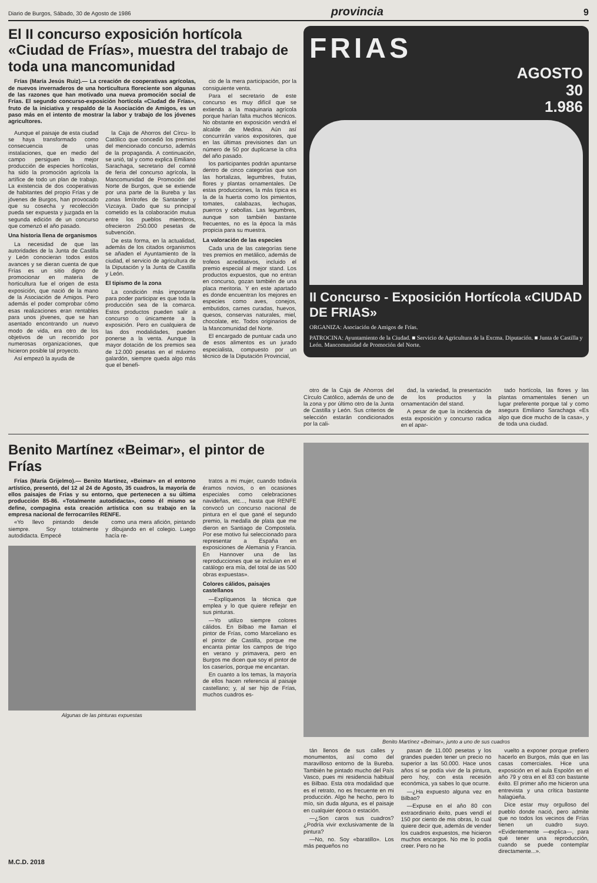Diario de Burgos, Sábado, 30 de Agosto de 1986 provincia 9
El II concurso exposición hortícola «Ciudad de Frías», muestra del trabajo de toda una mancomunidad
Frías (María Jesús Ruiz).— La creación de cooperativas agrícolas, de nuevos invernaderos de una horticultura floreciente son algunas de las razones que han motivado una nueva promoción social de Frías. El segundo concurso-exposición hortícola «Ciudad de Frías», fruto de la iniciativa y respaldo de la Asociación de Amigos, es un paso más en el intento de mostrar la labor y trabajo de los jóvenes agricultores.
Aunque el paisaje de esta ciudad se haya transformado como consecuencia de unas instalaciones, que en medio del campo persiguen la mejor producción de especies hortícolas, ha sido la promoción agrícola la artífice de todo un plan de trabajo. La existencia de dos cooperativas de habitantes del propio Frías y de jóvenes de Burgos, han provocado que su cosecha y recolección pueda ser expuesta y juzgada en la segunda edición de un concurso que comenzó el año pasado.
Una historia llena de organismos
La necesidad de que las autoridades de la Junta de Castilla y León conocieran todos estos avances y se dieran cuenta de que Frías es un sitio digno de promocionar en materia de horticultura fue el origen de esta exposición, que nació de la mano de la Asociación de Amigos. Pero además el poder comprobar cómo esas realizaciones eran rentables para unos jóvenes, que se han asentado encontrando un nuevo modo de vida, era otro de los objetivos de un recorrido por numerosas organizaciones, que hicieron posible tal proyecto.
Así empezó la ayuda de
la Caja de Ahorros del Círcu- lo Católico que concedió los premios del mencionado concurso, además de la propaganda. A continuación, se unió, tal y como explica Emiliano Sarachaga, secretario del comité de feria del concurso agrícola, la Mancomunidad de Promoción del Norte de Burgos, que se extiende por una parte de la Bureba y las zonas limítrofes de Santander y Vizcaya. Dado que su principal cometido es la colaboración mutua entre los pueblos miembros, ofrecieron 250.000 pesetas de subvención.
De esta forma, en la actualidad, además de los citados organismos se añaden el Ayuntamiento de la ciudad, el servicio de agricultura de la Diputación y la Junta de Castilla y León.
El tipismo de la zona
La condición más importante para poder participar es que toda la producción sea de la comarca. Estos productos pueden salir a concurso o únicamente a la exposición. Pero en cualquiera de las dos modalidades, pueden ponerse a la venta. Aunque la mayor dotación de los premios sea de 12.000 pesetas en el máximo galardón, siempre queda algo más que el benefi-
cio de la mera participación, por la consiguiente venta.
Para el secretario de este concurso es muy difícil que se extienda a la maquinaria agrícola porque harían falta muchos técnicos. No obstante en exposición vendrá el alcalde de Medina. Aún así concurrirán varios expositores, que en las últimas previsiones dan un número de 50 por duplicarse la cifra del año pasado.
los participantes podrán apuntarse dentro de cinco categorías que son las hortalizas, legumbres, frutas, flores y plantas ornamentales. De estas producciones, la más típica es la de la huerta como los pimientos, tomates, calabazas, lechugas, puerros y cebollas. Las legumbres, aunque son también bastante frecuentes, no es la época la más propicia para su muestra.
La valoración de las especies
Cada una de las categorías tiene tres premios en metálico, además de trofeos acreditativos, incluido el premio especial al mejor stand. Los productos expuestos, que no entran en concurso, gozan también de una placa meritoria. Y en este apartado es donde encuentran los mejores en especies como aves, conejos, embutidos, carnes curadas, huevos, quesos, conservas naturales, miel, chocolate, etc. Todos originarios de la Mancomunidad del Norte.
El encargado de puntuar cada uno de esos alimentos es un jurado especialista, compuesto por un técnico de la Diputación Provincial,
FRIAS
AGOSTO
30
1.986
II Concurso - Exposición Hortícola «CIUDAD DE FRIAS»
ORGANIZA: Asociación de Amigos de Frías.
PATROCINA: Ayuntamiento de la Ciudad. ■ Servicio de Agricultura de la Excma. Diputación. ■ Junta de Castilla y León. Mancomunidad de Promoción del Norte.
otro de la Caja de Ahorros del Círculo Católico, además de uno de la zona y por último otro de la Junta de Castilla y León. Sus criterios de selección estarán condicionados por la cali-
dad, la variedad, la presentación de los productos y la ornamentación del stand.
A pesar de que la incidencia de esta exposición y concurso radica en el apar-
tado hortícola, las flores y las plantas ornamentales tienen un lugar preferente porque tal y como asegura Emiliano Sarachaga «Es algo que dice mucho de la casa», y de toda una ciudad.
Benito Martínez «Beimar», el pintor de Frías
Frías (María Grijelmo).— Benito Martínez, «Beimar» en el entorno artístico, presentó, del 12 al 24 de Agosto, 35 cuadros, la mayoría de ellos paisajes de Frías y su entorno, que pertenecen a su última producción 85-86. «Totalmente autodidacta», como él mismo se define, compagina esta creación artística con su trabajo en la empresa nacional de ferrocarriles RENFE.
«Yo llevo pintando desde siempre. Soy totalmente autodidacta. Empecé
como una mera afición, pintando y dibujando en el colegio. Luego hacía re-
Algunas de las pinturas expuestas
tratos a mi mujer, cuando todavía éramos novios, o en ocasiones especiales como celebraciones navideñas, etc..., hasta que RENFE convocó un concurso nacional de pintura en el que gané el segundo premio, la medalla de plata que me dieron en Santiago de Compostela. Por ese motivo fui seleccionado para representar a España en exposiciones de Alemania y Francia. En Hannover una de las reproducciones que se incluían en el catálogo era mía, del total de ias 500 obras expuestas».
Colores cálidos, paisajes castellanos
—Explíquenos la técnica que emplea y lo que quiere reflejar en sus pinturas.
—Yo utilizo siempre colores cálidos. En Bilbao me llaman el pintor de Frías, como Marceliano es el pintor de Castilla, porque me encanta pintar los campos de trigo en verano y primavera, pero en Burgos me dicen que soy el pintor de los caseríos, porque me encantan.
En cuanto a los temas, la mayoría de ellos hacen referencia al paisaje castellano; y, al ser hijo de Frías, muchos cuadros es-
Benito Martínez «Beimar», junto a uno de sus cuadros
tán llenos de sus calles y monumentos, así como del maravilloso entorno de la Bureba. También he pintado mucho del País Vasco, pues mi residencia habitual es Bilbao. Esta otra modalidad que es el retrato, no es frecuente en mi producción. Algo he hecho, pero lo mío, sin duda alguna, es el paisaje en cualquier época o estación.
—¿Son caros sus cuadros? ¿Podría vivir exclusivamente de la pintura?
—No, no. Soy «baratillo». Los más pequeños no
pasan de 11.000 pesetas y los grandes pueden tener un precio no superior a las 50.000. Hace unos años sí se podía vivir de la pintura, pero hoy, con esta recesión económica, ya sabes lo que ocurre.
—¿Ha expuesto alguna vez en Bilbao?
—Expuse en el año 80 con extraordinario éxito, pues vendí el 150 por ciento de mis obras, lo cual quiere decir que, además de vender los cuadros expuestos, me hicieron muchos encargos. No me lo podía creer. Pero no he
vuelto a exponer porque prefiero hacerlo en Burgos, más que en las casas comerciales. Hice una exposición en el aula Espolón en el año 79 y otra en el 83 con bastante éxito. El primer año me hicieron una entrevista y una crítica bastante halagüeña.
Dice estar muy orgulloso del pueblo donde nació, pero admite que no todos los vecinos de Frías tienen un cuadro suyo. «Evidentemente —explica—, para qué tener una reproducción, cuando se puede contemplar directamente...».
M.C.D. 2018